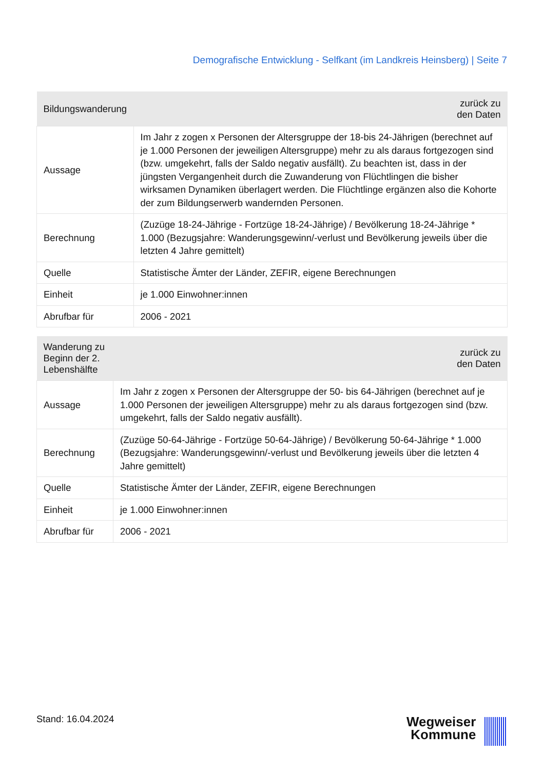Demografische Entwicklung - Selfkant (im Landkreis Heinsberg) | Seite 7
| Bildungswanderung | zurück zu den Daten |
| --- | --- |
| Aussage | Im Jahr z zogen x Personen der Altersgruppe der 18-bis 24-Jährigen (berechnet auf je 1.000 Personen der jeweiligen Altersgruppe) mehr zu als daraus fortgezogen sind (bzw. umgekehrt, falls der Saldo negativ ausfällt). Zu beachten ist, dass in der jüngsten Vergangenheit durch die Zuwanderung von Flüchtlingen die bisher wirksamen Dynamiken überlagert werden. Die Flüchtlinge ergänzen also die Kohorte der zum Bildungserwerb wandernden Personen. |
| Berechnung | (Zuzüge 18-24-Jährige - Fortzüge 18-24-Jährige) / Bevölkerung 18-24-Jährige * 1.000 (Bezugsjahre: Wanderungsgewinn/-verlust und Bevölkerung jeweils über die letzten 4 Jahre gemittelt) |
| Quelle | Statistische Ämter der Länder, ZEFIR, eigene Berechnungen |
| Einheit | je 1.000 Einwohner:innen |
| Abrufbar für | 2006 - 2021 |
| Wanderung zu Beginn der 2. Lebenshälfte | zurück zu den Daten |
| --- | --- |
| Aussage | Im Jahr z zogen x Personen der Altersgruppe der 50- bis 64-Jährigen (berechnet auf je 1.000 Personen der jeweiligen Altersgruppe) mehr zu als daraus fortgezogen sind (bzw. umgekehrt, falls der Saldo negativ ausfällt). |
| Berechnung | (Zuzüge 50-64-Jährige - Fortzüge 50-64-Jährige) / Bevölkerung 50-64-Jährige * 1.000 (Bezugsjahre: Wanderungsgewinn/-verlust und Bevölkerung jeweils über die letzten 4 Jahre gemittelt) |
| Quelle | Statistische Ämter der Länder, ZEFIR, eigene Berechnungen |
| Einheit | je 1.000 Einwohner:innen |
| Abrufbar für | 2006 - 2021 |
Stand: 16.04.2024
Wegweiser
Kommune